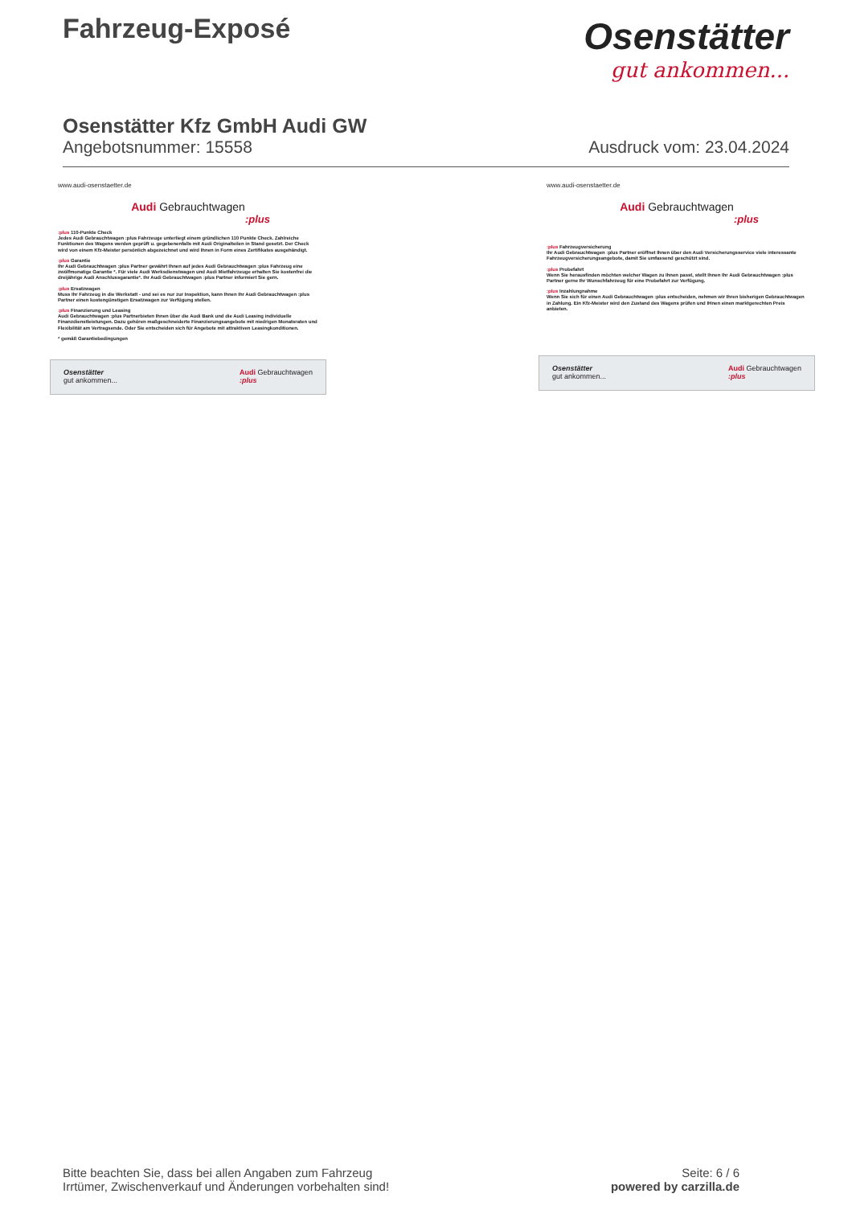Fahrzeug-Exposé
Osenstätter
gut ankommen...
Osenstätter Kfz GmbH Audi GW
Angebotsnummer: 15558 Ausdruck vom: 23.04.2024
www.audi-osenstaetter.de
Audi Gebrauchtwagen
:plus
:plus 110-Punkte Check
Jedes Audi Gebrauchtwagen :plus Fahrzeuge unterliegt einem gründlichen 110 Punkte Check. Zahlreiche Funktionen des Wagens werden geprüft u. gegebenenfalls mit Audi Originalteilen in Stand gesetzt. Der Check wird von einem Kfz-Meister persönlich abgezeichnet und wird Ihnen in Form eines Zertifikates ausgehändigt.
:plus Garantie
Ihr Audi Gebrauchtwagen :plus Partner gewährt Ihnen auf jedes Audi Gebrauchtwagen :plus Fahrzeug eine zwölfmonatige Garantie *. Für viele Audi Werksdienstwagen und Audi Mietfahrzeuge erhalten Sie kostenfrei die dreijährige Audi Anschlussgarantie*. Ihr Audi Gebrauchtwagen :plus Partner informiert Sie gern.
:plus Ersatzwagen
Muss Ihr Fahrzeug in die Werkstatt - und sei es nur zur Inspektion, kann Ihnen Ihr Audi Gebrauchtwagen :plus Partner einen kostengünstigen Ersatzwagen zur Verfügung stellen.
:plus Finanzierung und Leasing
Audi Gebrauchtwagen :plus Partnerbieten Ihnen über die Audi Bank und die Audi Leasing individuelle Finanzdienstleistungen. Dazu gehören maßgeschneiderte Finanzierungsangebote mit niedrigen Monatsraten und Flexibilität am Vertragsende. Oder Sie entscheiden sich für Angebote mit attraktiven Leasingkonditionen.
* gemäß Garantiebedingungen
Osenstätter
gut ankommen... Audi Gebrauchtwagen
:plus
www.audi-osenstaetter.de
Audi Gebrauchtwagen
:plus
:plus Fahrzeugversicherung
Ihr Audi Gebrauchtwagen :plus Partner eröffnet Ihnen über den Audi Versicherungsservice viele interessante Fahrzeugversicherungsangebote, damit Sie umfassend geschützt sind.
:plus Probefahrt
Wenn Sie herausfinden möchten welcher Wagen zu Ihnen passt, stellt Ihnen Ihr Audi Gebrauchtwagen :plus Partner gerne Ihr Wunschfahrzeug für eine Probefahrt zur Verfügung.
:plus Inzahlungnahme
Wenn Sie sich für einen Audi Gebrauchtwagen :plus entscheiden, nehmen wir Ihren bisherigen Gebrauchtwagen in Zahlung. Ein Kfz-Meister wird den Zustand des Wagens prüfen und IHnen einen marktgerechten Preis anbieten.
Osenstätter
gut ankommen... Audi Gebrauchtwagen
:plus
Bitte beachten Sie, dass bei allen Angaben zum Fahrzeug
Irrtümer, Zwischenverkauf und Änderungen vorbehalten sind!
Seite: 6 / 6
powered by carzilla.de